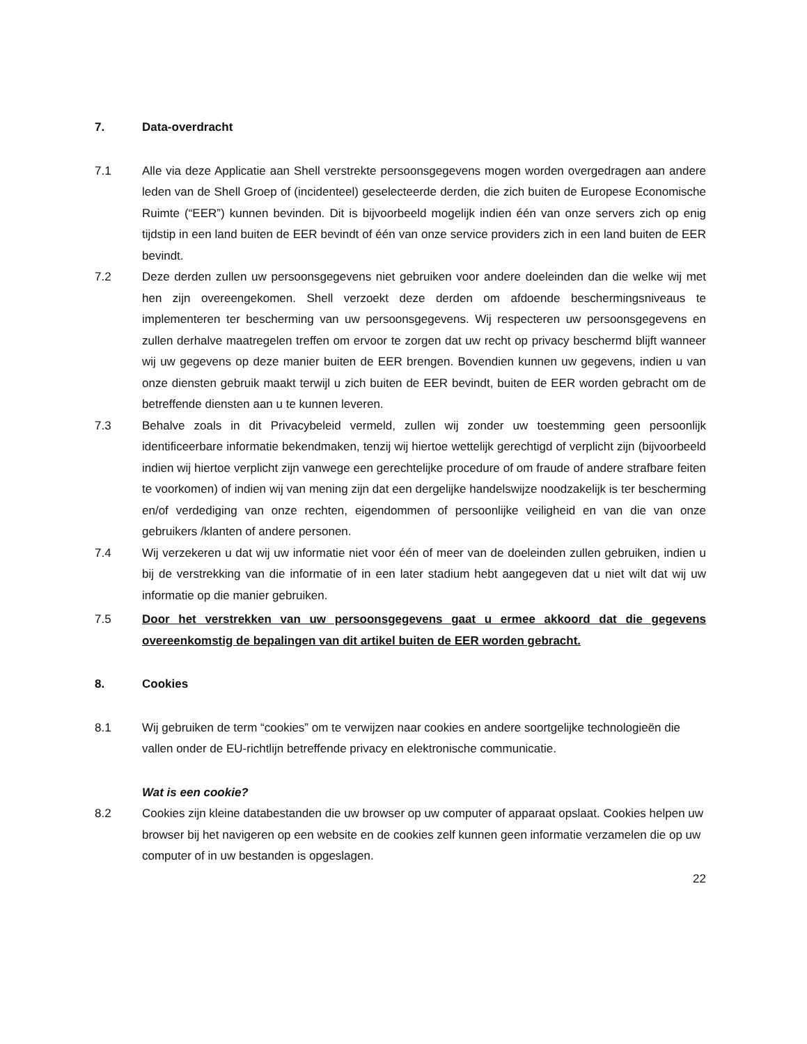7. Data-overdracht
7.1 Alle via deze Applicatie aan Shell verstrekte persoonsgegevens mogen worden overgedragen aan andere leden van de Shell Groep of (incidenteel) geselecteerde derden, die zich buiten de Europese Economische Ruimte (“EER”) kunnen bevinden. Dit is bijvoorbeeld mogelijk indien één van onze servers zich op enig tijdstip in een land buiten de EER bevindt of één van onze service providers zich in een land buiten de EER bevindt.
7.2 Deze derden zullen uw persoonsgegevens niet gebruiken voor andere doeleinden dan die welke wij met hen zijn overeengekomen. Shell verzoekt deze derden om afdoende beschermingsniveaus te implementeren ter bescherming van uw persoonsgegevens. Wij respecteren uw persoonsgegevens en zullen derhalve maatregelen treffen om ervoor te zorgen dat uw recht op privacy beschermd blijft wanneer wij uw gegevens op deze manier buiten de EER brengen. Bovendien kunnen uw gegevens, indien u van onze diensten gebruik maakt terwijl u zich buiten de EER bevindt, buiten de EER worden gebracht om de betreffende diensten aan u te kunnen leveren.
7.3 Behalve zoals in dit Privacybeleid vermeld, zullen wij zonder uw toestemming geen persoonlijk identificeerbare informatie bekendmaken, tenzij wij hiertoe wettelijk gerechtigd of verplicht zijn (bijvoorbeeld indien wij hiertoe verplicht zijn vanwege een gerechtelijke procedure of om fraude of andere strafbare feiten te voorkomen) of indien wij van mening zijn dat een dergelijke handelswijze noodzakelijk is ter bescherming en/of verdediging van onze rechten, eigendommen of persoonlijke veiligheid en van die van onze gebruikers /klanten of andere personen.
7.4 Wij verzekeren u dat wij uw informatie niet voor één of meer van de doeleinden zullen gebruiken, indien u bij de verstrekking van die informatie of in een later stadium hebt aangegeven dat u niet wilt dat wij uw informatie op die manier gebruiken.
7.5 Door het verstrekken van uw persoonsgegevens gaat u ermee akkoord dat die gegevens overeenkomstig de bepalingen van dit artikel buiten de EER worden gebracht.
8. Cookies
8.1 Wij gebruiken de term “cookies” om te verwijzen naar cookies en andere soortgelijke technologieën die vallen onder de EU-richtlijn betreffende privacy en elektronische communicatie.
Wat is een cookie?
8.2 Cookies zijn kleine databestanden die uw browser op uw computer of apparaat opslaat. Cookies helpen uw browser bij het navigeren op een website en de cookies zelf kunnen geen informatie verzamelen die op uw computer of in uw bestanden is opgeslagen.
22